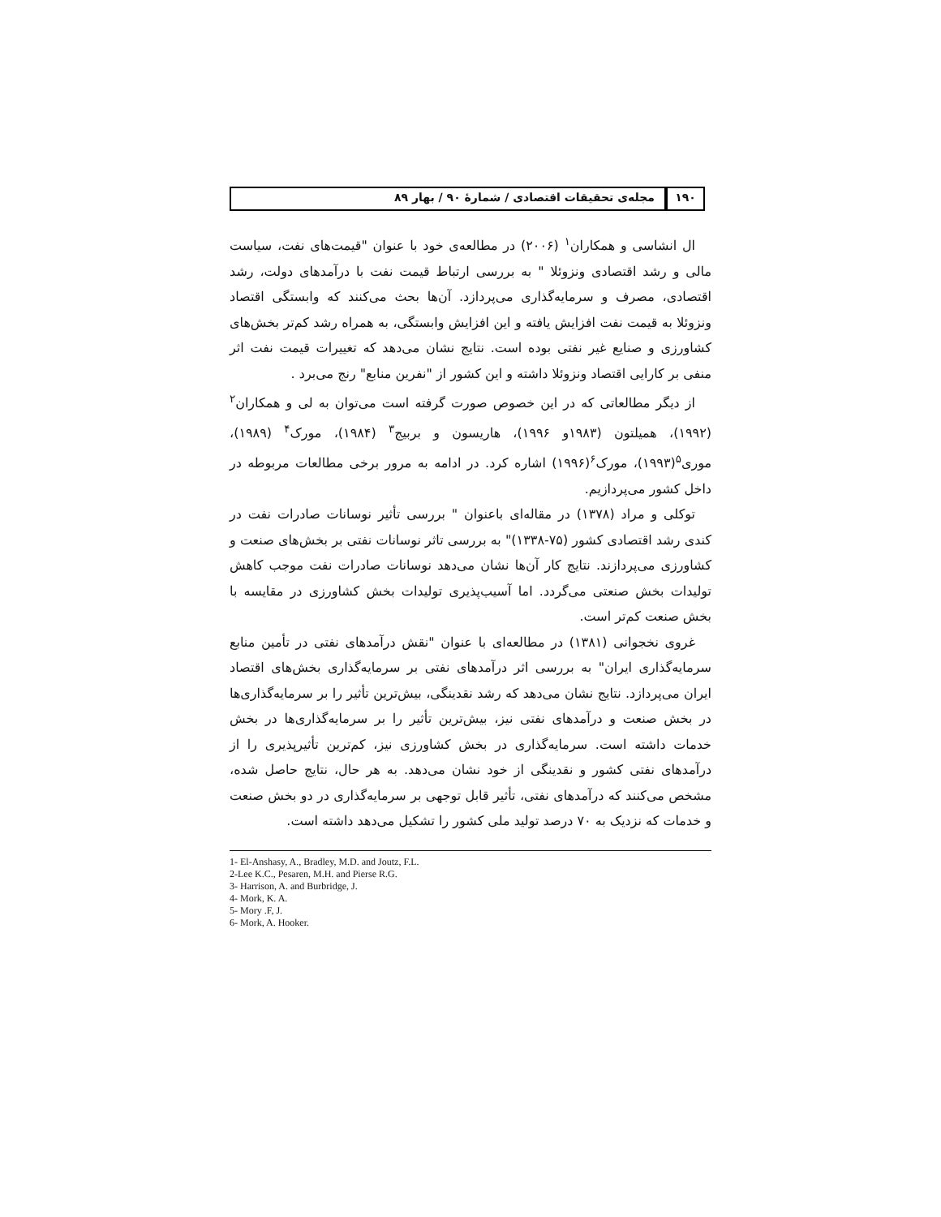۱۹۰ مجله‌ی تحقیقات اقتصادی / شمارهٔ ۹۰ / بهار ۸۹
ال انشاسی و همکاران<sup>۱</sup> (۲۰۰۶) در مطالعه‌ی خود با عنوان "قیمت‌های نفت، سیاست مالی و رشد اقتصادی ونزوئلا " به بررسی ارتباط قیمت نفت با درآمدهای دولت، رشد اقتصادی، مصرف و سرمایه‌گذاری می‌پردازد. آن‌ها بحث می‌کنند که وابستگی اقتصاد ونزوئلا به قیمت نفت افزایش یافته و این افزایش وابستگی، به همراه رشد کم‌تر بخش‌های کشاورزی و صنایع غیر نفتی بوده است. نتایج نشان می‌دهد که تغییرات قیمت نفت اثر منفی بر کارایی اقتصاد ونزوئلا داشته و این کشور از "نفرین منابع" رنج می‌برد .
از دیگر مطالعاتی که در این خصوص صورت گرفته است می‌توان به لی و همکاران<sup>۲</sup> (۱۹۹۲)، همیلتون (۱۹۸۳و ۱۹۹۶)، هاریسون و بربیج<sup>۳</sup> (۱۹۸۴)، مورک<sup>۴</sup> (۱۹۸۹)، موری<sup>۵</sup>(۱۹۹۳)، مورک<sup>۶</sup>(۱۹۹۶) اشاره کرد. در ادامه به مرور برخی مطالعات مربوطه در داخل کشور می‌پردازیم.
توکلی و مراد (۱۳۷۸) در مقاله‌ای باعنوان " بررسی تأثیر نوسانات صادرات نفت در کندی رشد اقتصادی کشور (۷۵-۱۳۳۸)" به بررسی تاثر نوسانات نفتی بر بخش‌های صنعت و کشاورزی می‌پردازند. نتایج کار آن‌ها نشان می‌دهد نوسانات صادرات نفت موجب کاهش تولیدات بخش صنعتی می‌گردد. اما آسیب‌پذیری تولیدات بخش کشاورزی در مقایسه با بخش صنعت کم‌تر است.
غروی نخجوانی (۱۳۸۱) در مطالعه‌ای با عنوان "نقش درآمدهای نفتی در تأمین منابع سرمایه‌گذاری ایران" به بررسی اثر درآمدهای نفتی بر سرمایه‌گذاری بخش‌های اقتصاد ایران می‌پردازد. نتایج نشان می‌دهد که رشد نقدینگی، بیش‌ترین تأثیر را بر سرمایه‌گذاری‌ها در بخش صنعت و درآمدهای نفتی نیز، بیش‌ترین تأثیر را بر سرمایه‌گذاری‌ها در بخش خدمات داشته است. سرمایه‌گذاری در بخش کشاورزی نیز، کم‌ترین تأثیرپذیری را از درآمدهای نفتی کشور و نقدینگی از خود نشان می‌دهد. به هر حال، نتایج حاصل شده، مشخص می‌کنند که درآمدهای نفتی، تأثیر قابل توجهی بر سرمایه‌گذاری در دو بخش صنعت و خدمات که نزدیک به ۷۰ درصد تولید ملی کشور را تشکیل می‌دهد داشته است.
1- El-Anshasy, A., Bradley, M.D. and Joutz, F.L.
2-Lee K.C., Pesaren, M.H. and Pierse R.G.
3- Harrison, A. and Burbridge, J.
4- Mork, K. A.
5- Mory .F, J.
6- Mork, A. Hooker.